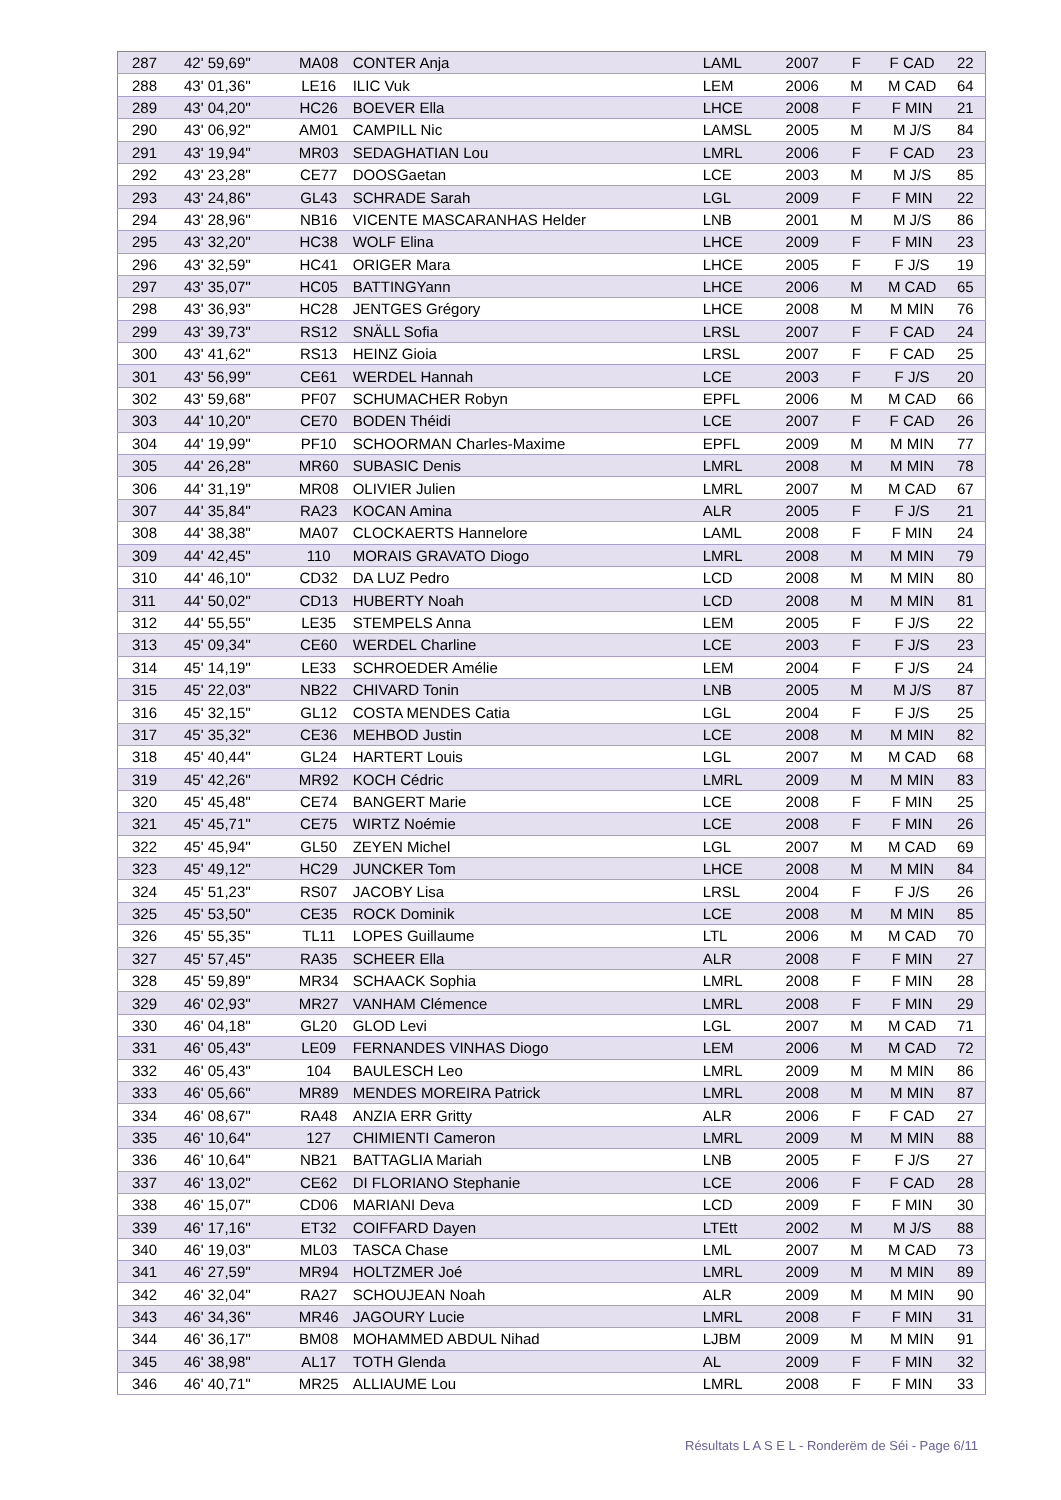| 287 | 42' 59,69'' | MA08 | CONTER Anja | LAML | 2007 | F | F CAD | 22 |
| 288 | 43' 01,36'' | LE16 | ILIC Vuk | LEM | 2006 | M | M CAD | 64 |
| 289 | 43' 04,20'' | HC26 | BOEVER Ella | LHCE | 2008 | F | F MIN | 21 |
| 290 | 43' 06,92'' | AM01 | CAMPILL Nic | LAMSL | 2005 | M | M J/S | 84 |
| 291 | 43' 19,94'' | MR03 | SEDAGHATIAN Lou | LMRL | 2006 | F | F CAD | 23 |
| 292 | 43' 23,28'' | CE77 | DOOSGaetan | LCE | 2003 | M | M J/S | 85 |
| 293 | 43' 24,86'' | GL43 | SCHRADE Sarah | LGL | 2009 | F | F MIN | 22 |
| 294 | 43' 28,96'' | NB16 | VICENTE MASCARANHAS Helder | LNB | 2001 | M | M J/S | 86 |
| 295 | 43' 32,20'' | HC38 | WOLF Elina | LHCE | 2009 | F | F MIN | 23 |
| 296 | 43' 32,59'' | HC41 | ORIGER Mara | LHCE | 2005 | F | F J/S | 19 |
| 297 | 43' 35,07'' | HC05 | BATTINGYann | LHCE | 2006 | M | M CAD | 65 |
| 298 | 43' 36,93'' | HC28 | JENTGES Grégory | LHCE | 2008 | M | M MIN | 76 |
| 299 | 43' 39,73'' | RS12 | SNÄLL Sofia | LRSL | 2007 | F | F CAD | 24 |
| 300 | 43' 41,62'' | RS13 | HEINZ Gioia | LRSL | 2007 | F | F CAD | 25 |
| 301 | 43' 56,99'' | CE61 | WERDEL Hannah | LCE | 2003 | F | F J/S | 20 |
| 302 | 43' 59,68'' | PF07 | SCHUMACHER Robyn | EPFL | 2006 | M | M CAD | 66 |
| 303 | 44' 10,20'' | CE70 | BODEN Théidi | LCE | 2007 | F | F CAD | 26 |
| 304 | 44' 19,99'' | PF10 | SCHOORMAN Charles-Maxime | EPFL | 2009 | M | M MIN | 77 |
| 305 | 44' 26,28'' | MR60 | SUBASIC Denis | LMRL | 2008 | M | M MIN | 78 |
| 306 | 44' 31,19'' | MR08 | OLIVIER Julien | LMRL | 2007 | M | M CAD | 67 |
| 307 | 44' 35,84'' | RA23 | KOCAN Amina | ALR | 2005 | F | F J/S | 21 |
| 308 | 44' 38,38'' | MA07 | CLOCKAERTS Hannelore | LAML | 2008 | F | F MIN | 24 |
| 309 | 44' 42,45'' | 110 | MORAIS GRAVATO Diogo | LMRL | 2008 | M | M MIN | 79 |
| 310 | 44' 46,10'' | CD32 | DA LUZ Pedro | LCD | 2008 | M | M MIN | 80 |
| 311 | 44' 50,02'' | CD13 | HUBERTY Noah | LCD | 2008 | M | M MIN | 81 |
| 312 | 44' 55,55'' | LE35 | STEMPELS Anna | LEM | 2005 | F | F J/S | 22 |
| 313 | 45' 09,34'' | CE60 | WERDEL Charline | LCE | 2003 | F | F J/S | 23 |
| 314 | 45' 14,19'' | LE33 | SCHROEDER Amélie | LEM | 2004 | F | F J/S | 24 |
| 315 | 45' 22,03'' | NB22 | CHIVARD Tonin | LNB | 2005 | M | M J/S | 87 |
| 316 | 45' 32,15'' | GL12 | COSTA MENDES Catia | LGL | 2004 | F | F J/S | 25 |
| 317 | 45' 35,32'' | CE36 | MEHBOD Justin | LCE | 2008 | M | M MIN | 82 |
| 318 | 45' 40,44'' | GL24 | HARTERT Louis | LGL | 2007 | M | M CAD | 68 |
| 319 | 45' 42,26'' | MR92 | KOCH Cédric | LMRL | 2009 | M | M MIN | 83 |
| 320 | 45' 45,48'' | CE74 | BANGERT Marie | LCE | 2008 | F | F MIN | 25 |
| 321 | 45' 45,71'' | CE75 | WIRTZ Noémie | LCE | 2008 | F | F MIN | 26 |
| 322 | 45' 45,94'' | GL50 | ZEYEN Michel | LGL | 2007 | M | M CAD | 69 |
| 323 | 45' 49,12'' | HC29 | JUNCKER Tom | LHCE | 2008 | M | M MIN | 84 |
| 324 | 45' 51,23'' | RS07 | JACOBY Lisa | LRSL | 2004 | F | F J/S | 26 |
| 325 | 45' 53,50'' | CE35 | ROCK Dominik | LCE | 2008 | M | M MIN | 85 |
| 326 | 45' 55,35'' | TL11 | LOPES Guillaume | LTL | 2006 | M | M CAD | 70 |
| 327 | 45' 57,45'' | RA35 | SCHEER Ella | ALR | 2008 | F | F MIN | 27 |
| 328 | 45' 59,89'' | MR34 | SCHAACK Sophia | LMRL | 2008 | F | F MIN | 28 |
| 329 | 46' 02,93'' | MR27 | VANHAM Clémence | LMRL | 2008 | F | F MIN | 29 |
| 330 | 46' 04,18'' | GL20 | GLOD Levi | LGL | 2007 | M | M CAD | 71 |
| 331 | 46' 05,43'' | LE09 | FERNANDES VINHAS Diogo | LEM | 2006 | M | M CAD | 72 |
| 332 | 46' 05,43'' | 104 | BAULESCH Leo | LMRL | 2009 | M | M MIN | 86 |
| 333 | 46' 05,66'' | MR89 | MENDES MOREIRA Patrick | LMRL | 2008 | M | M MIN | 87 |
| 334 | 46' 08,67'' | RA48 | ANZIA ERR Gritty | ALR | 2006 | F | F CAD | 27 |
| 335 | 46' 10,64'' | 127 | CHIMIENTI Cameron | LMRL | 2009 | M | M MIN | 88 |
| 336 | 46' 10,64'' | NB21 | BATTAGLIA Mariah | LNB | 2005 | F | F J/S | 27 |
| 337 | 46' 13,02'' | CE62 | DI FLORIANO Stephanie | LCE | 2006 | F | F CAD | 28 |
| 338 | 46' 15,07'' | CD06 | MARIANI Deva | LCD | 2009 | F | F MIN | 30 |
| 339 | 46' 17,16'' | ET32 | COIFFARD Dayen | LTEtt | 2002 | M | M J/S | 88 |
| 340 | 46' 19,03'' | ML03 | TASCA Chase | LML | 2007 | M | M CAD | 73 |
| 341 | 46' 27,59'' | MR94 | HOLTZMER Joé | LMRL | 2009 | M | M MIN | 89 |
| 342 | 46' 32,04'' | RA27 | SCHOUJEAN Noah | ALR | 2009 | M | M MIN | 90 |
| 343 | 46' 34,36'' | MR46 | JAGOURY Lucie | LMRL | 2008 | F | F MIN | 31 |
| 344 | 46' 36,17'' | BM08 | MOHAMMED ABDUL Nihad | LJBM | 2009 | M | M MIN | 91 |
| 345 | 46' 38,98'' | AL17 | TOTH Glenda | AL | 2009 | F | F MIN | 32 |
| 346 | 46' 40,71'' | MR25 | ALLIAUME Lou | LMRL | 2008 | F | F MIN | 33 |
Résultats L A S E L - Ronderëm de Séi - Page 6/11